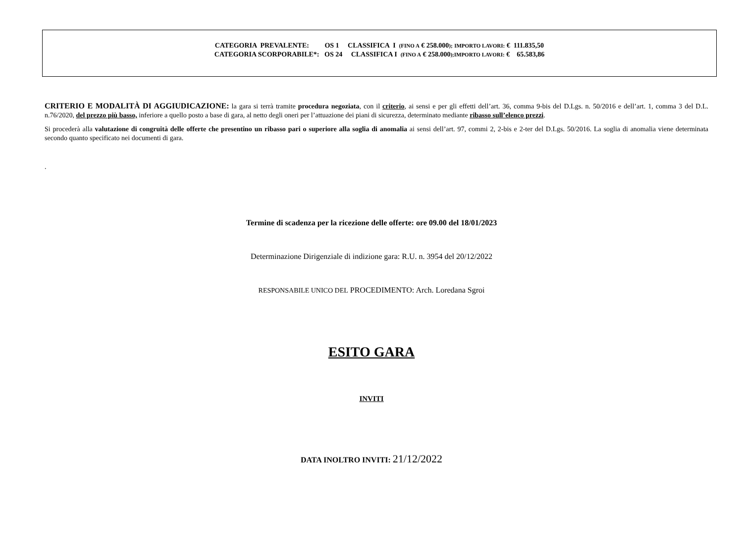CATEGORIA PREVALENTE: OS 1 CLASSIFICA I (FINO A € 258.000); IMPORTO LAVORI: € 111.835,50
CATEGORIA SCORPORABILE*: OS 24 CLASSIFICA I (FINO A € 258.000);IMPORTO LAVORI: € 65.583,86
CRITERIO E MODALITÀ DI AGGIUDICAZIONE: la gara si terrà tramite procedura negoziata, con il criterio, ai sensi e per gli effetti dell’art. 36, comma 9-bis del D.Lgs. n. 50/2016 e dell’art. 1, comma 3 del D.L. n.76/2020, del prezzo più basso, inferiore a quello posto a base di gara, al netto degli oneri per l’attuazione dei piani di sicurezza, determinato mediante ribasso sull’elenco prezzi.
Si procederà alla valutazione di congruità delle offerte che presentino un ribasso pari o superiore alla soglia di anomalia ai sensi dell’art. 97, commi 2, 2-bis e 2-ter del D.Lgs. 50/2016. La soglia di anomalia viene determinata secondo quanto specificato nei documenti di gara.
.
Termine di scadenza per la ricezione delle offerte: ore 09.00 del 18/01/2023
Determinazione Dirigenziale di indizione gara: R.U. n. 3954 del 20/12/2022
RESPONSABILE UNICO DEL PROCEDIMENTO: Arch. Loredana Sgroi
ESITO GARA
INVITI
DATA INOLTRO INVITI: 21/12/2022